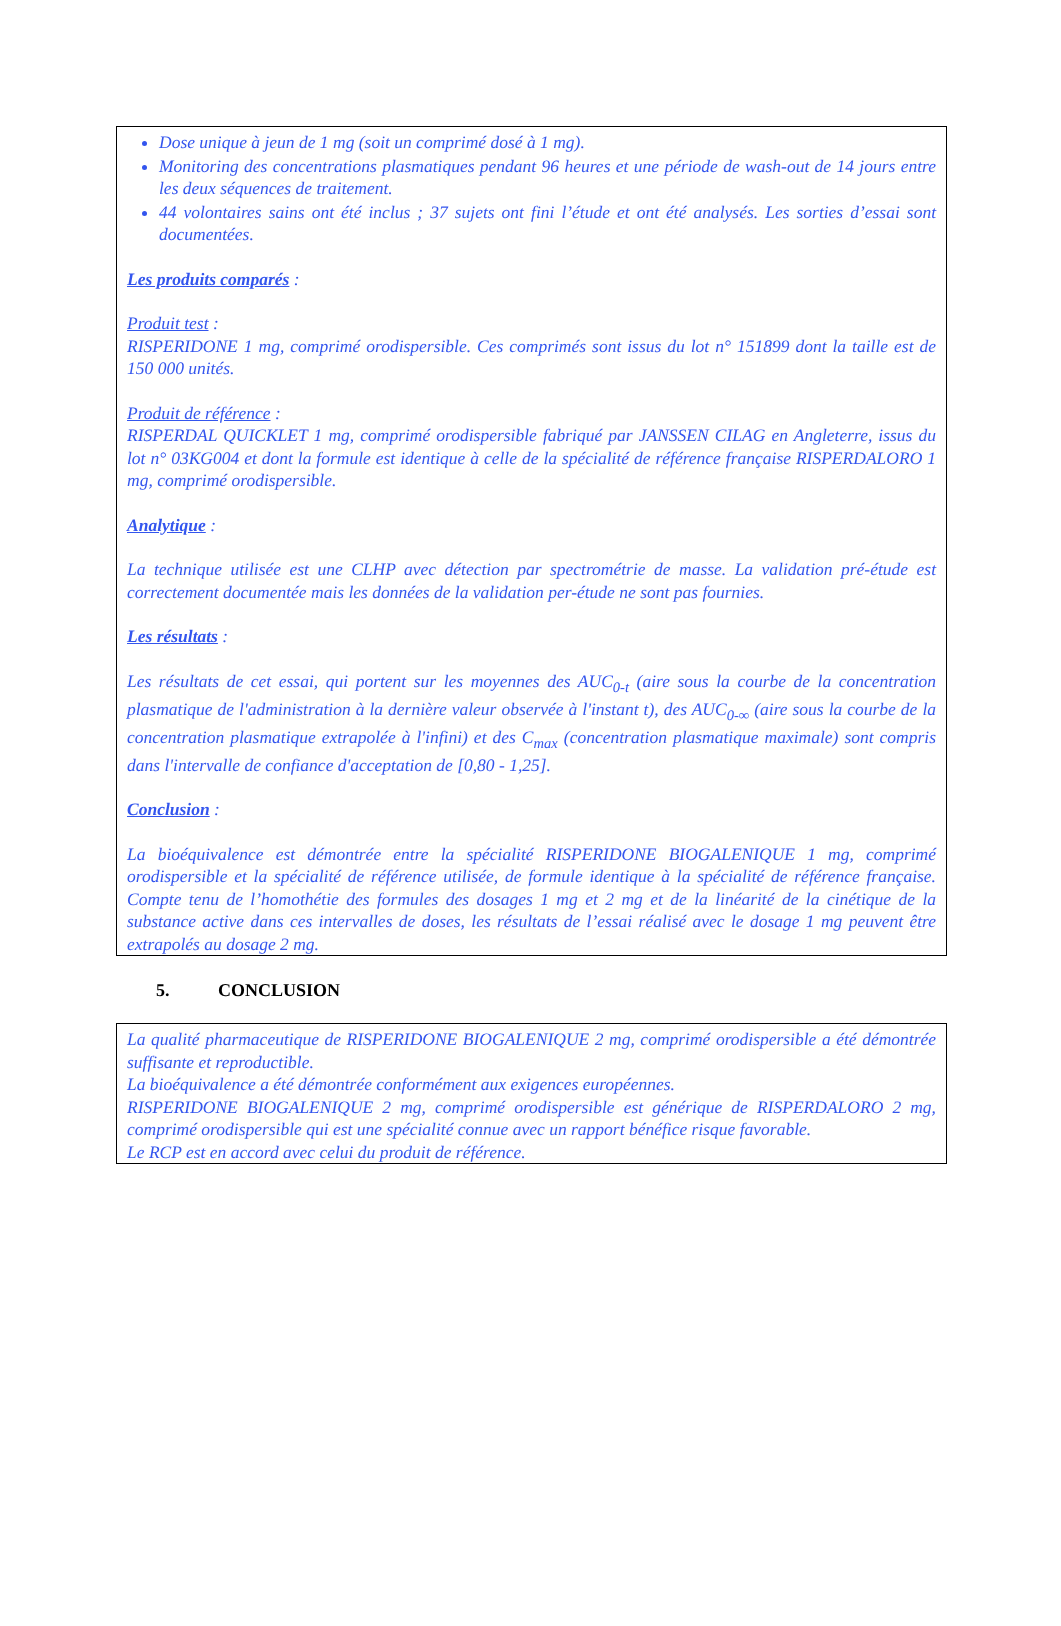Dose unique à jeun de 1 mg (soit un comprimé dosé à 1 mg).
Monitoring des concentrations plasmatiques pendant 96 heures et une période de wash-out de 14 jours entre les deux séquences de traitement.
44 volontaires sains ont été inclus ; 37 sujets ont fini l’étude et ont été analysés. Les sorties d’essai sont documentées.
Les produits comparés :
Produit test :
RISPERIDONE 1 mg, comprimé orodispersible. Ces comprimés sont issus du lot n° 151899 dont la taille est de 150 000 unités.
Produit de référence :
RISPERDAL QUICKLET 1 mg, comprimé orodispersible fabriqué par JANSSEN CILAG en Angleterre, issus du lot n° 03KG004 et dont la formule est identique à celle de la spécialité de référence française RISPERDALORO 1 mg, comprimé orodispersible.
Analytique :
La technique utilisée est une CLHP avec détection par spectrométrie de masse. La validation pré-étude est correctement documentée mais les données de la validation per-étude ne sont pas fournies.
Les résultats :
Les résultats de cet essai, qui portent sur les moyennes des AUC<sub>0-t</sub> (aire sous la courbe de la concentration plasmatique de l'administration à la dernière valeur observée à l'instant t), des AUC<sub>0-∞</sub> (aire sous la courbe de la concentration plasmatique extrapolée à l'infini) et des C<sub>max</sub> (concentration plasmatique maximale) sont compris dans l'intervalle de confiance d'acceptation de [0,80 - 1,25].
Conclusion :
La bioéquivalence est démontrée entre la spécialité RISPERIDONE BIOGALENIQUE 1 mg, comprimé orodispersible et la spécialité de référence utilisée, de formule identique à la spécialité de référence française. Compte tenu de l’homothétie des formules des dosages 1 mg et 2 mg et de la linéarité de la cinétique de la substance active dans ces intervalles de doses, les résultats de l’essai réalisé avec le dosage 1 mg peuvent être extrapolés au dosage 2 mg.
5. CONCLUSION
La qualité pharmaceutique de RISPERIDONE BIOGALENIQUE 2 mg, comprimé orodispersible a été démontrée suffisante et reproductible.
La bioéquivalence a été démontrée conformément aux exigences européennes.
RISPERIDONE BIOGALENIQUE 2 mg, comprimé orodispersible est générique de RISPERDALORO 2 mg, comprimé orodispersible qui est une spécialité connue avec un rapport bénéfice risque favorable.
Le RCP est en accord avec celui du produit de référence.